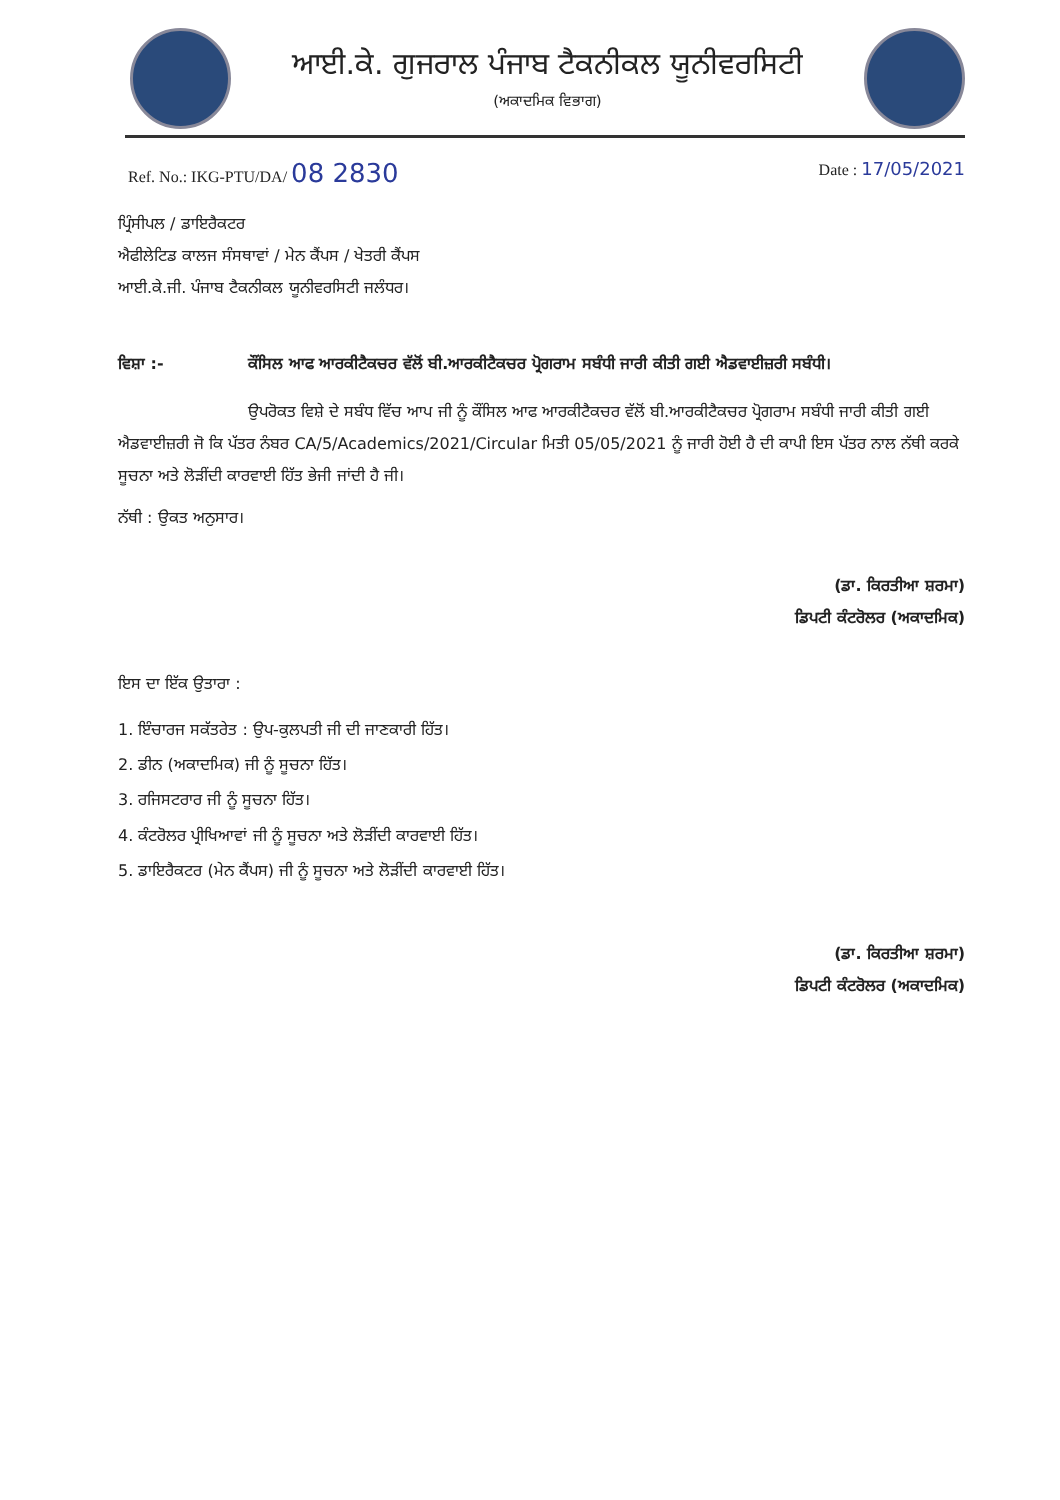ਆਈ.ਕੇ. ਗੁਜਰਾਲ ਪੰਜਾਬ ਟੈਕਨੀਕਲ ਯੂਨੀਵਰਸਿਟੀ
(ਅਕਾਦਮਿਕ ਵਿਭਾਗ)
Ref. No.: IKG-PTU/DA/ 08 2830
Date : 17/05/2021
ਪ੍ਰਿੰਸੀਪਲ / ਡਾਇਰੈਕਟਰ
ਐਫੀਲੇਟਿਡ ਕਾਲਜ ਸੰਸਥਾਵਾਂ / ਮੇਨ ਕੈਂਪਸ / ਖੇਤਰੀ ਕੈਂਪਸ
ਆਈ.ਕੇ.ਜੀ. ਪੰਜਾਬ ਟੈਕਨੀਕਲ ਯੂਨੀਵਰਸਿਟੀ ਜਲੰਧਰ।
ਵਿਸ਼ਾ :- ਕੌਂਸਿਲ ਆਫ ਆਰਕੀਟੈਕਚਰ ਵੱਲੋਂ ਬੀ.ਆਰਕੀਟੈਕਚਰ ਪ੍ਰੋਗਰਾਮ ਸਬੰਧੀ ਜਾਰੀ ਕੀਤੀ ਗਈ ਐਡਵਾਈਜ਼ਰੀ ਸਬੰਧੀ।
ਉਪਰੋਕਤ ਵਿਸ਼ੇ ਦੇ ਸਬੰਧ ਵਿੱਚ ਆਪ ਜੀ ਨੂੰ ਕੌਂਸਿਲ ਆਫ ਆਰਕੀਟੈਕਚਰ ਵੱਲੋਂ ਬੀ.ਆਰਕੀਟੈਕਚਰ ਪ੍ਰੋਗਰਾਮ ਸਬੰਧੀ ਜਾਰੀ ਕੀਤੀ ਗਈ ਐਡਵਾਈਜ਼ਰੀ ਜੋ ਕਿ ਪੱਤਰ ਨੰਬਰ CA/5/Academics/2021/Circular ਮਿਤੀ 05/05/2021 ਨੂੰ ਜਾਰੀ ਹੋਈ ਹੈ ਦੀ ਕਾਪੀ ਇਸ ਪੱਤਰ ਨਾਲ ਨੱਥੀ ਕਰਕੇ ਸੂਚਨਾ ਅਤੇ ਲੋੜੀਂਦੀ ਕਾਰਵਾਈ ਹਿੱਤ ਭੇਜੀ ਜਾਂਦੀ ਹੈ ਜੀ।
ਨੱਥੀ : ਉਕਤ ਅਨੁਸਾਰ।
(ਡਾ. ਕਿਰਤੀਆ ਸ਼ਰਮਾ)
ਡਿਪਟੀ ਕੰਟਰੋਲਰ (ਅਕਾਦਮਿਕ)
ਇਸ ਦਾ ਇੱਕ ਉਤਾਰਾ :
1. ਇੰਚਾਰਜ ਸਕੱਤਰੇਤ : ਉਪ-ਕੁਲਪਤੀ ਜੀ ਦੀ ਜਾਣਕਾਰੀ ਹਿੱਤ।
2. ਡੀਨ (ਅਕਾਦਮਿਕ) ਜੀ ਨੂੰ ਸੂਚਨਾ ਹਿੱਤ।
3. ਰਜਿਸਟਰਾਰ ਜੀ ਨੂੰ ਸੂਚਨਾ ਹਿੱਤ।
4. ਕੰਟਰੋਲਰ ਪ੍ਰੀਖਿਆਵਾਂ ਜੀ ਨੂੰ ਸੂਚਨਾ ਅਤੇ ਲੋੜੀਂਦੀ ਕਾਰਵਾਈ ਹਿੱਤ।
5. ਡਾਇਰੈਕਟਰ (ਮੇਨ ਕੈਂਪਸ) ਜੀ ਨੂੰ ਸੂਚਨਾ ਅਤੇ ਲੋੜੀਂਦੀ ਕਾਰਵਾਈ ਹਿੱਤ।
(ਡਾ. ਕਿਰਤੀਆ ਸ਼ਰਮਾ)
ਡਿਪਟੀ ਕੰਟਰੋਲਰ (ਅਕਾਦਮਿਕ)